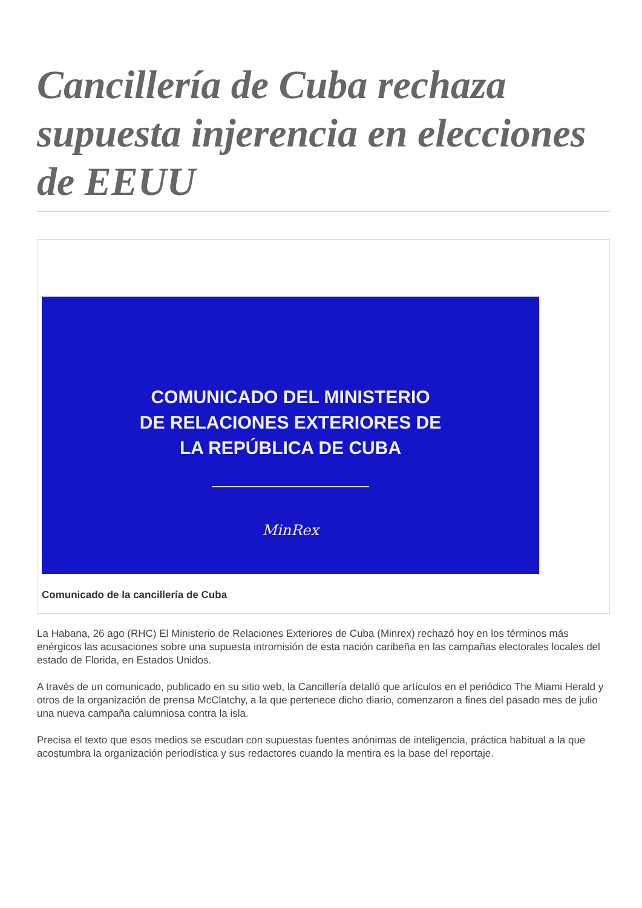Cancillería de Cuba rechaza supuesta injerencia en elecciones de EEUU
COMUNICADO DEL MINISTERIO
DE RELACIONES EXTERIORES DE
LA REPÚBLICA DE CUBA
MinRex
Comunicado de la cancillería de Cuba
La Habana, 26 ago (RHC) El Ministerio de Relaciones Exteriores de Cuba (Minrex) rechazó hoy en los términos más enérgicos las acusaciones sobre una supuesta intromisión de esta nación caribeña en las campañas electorales locales del estado de Florida, en Estados Unidos.
A través de un comunicado, publicado en su sitio web, la Cancillería detalló que artículos en el periódico The Miami Herald y otros de la organización de prensa McClatchy, a la que pertenece dicho diario, comenzaron a fines del pasado mes de julio una nueva campaña calumniosa contra la isla.
Precisa el texto que esos medios se escudan con supuestas fuentes anónimas de inteligencia, práctica habitual a la que acostumbra la organización periodística y sus redactores cuando la mentira es la base del reportaje.